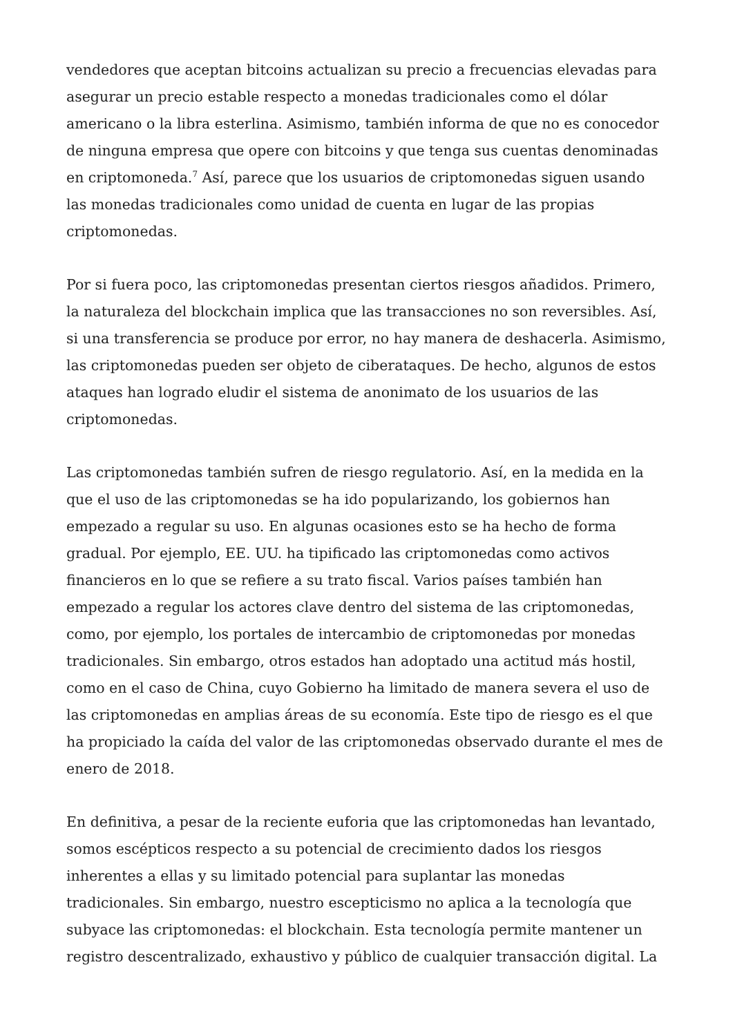vendedores que aceptan bitcoins actualizan su precio a frecuencias elevadas para asegurar un precio estable respecto a monedas tradicionales como el dólar americano o la libra esterlina. Asimismo, también informa de que no es conocedor de ninguna empresa que opere con bitcoins y que tenga sus cuentas denominadas en criptomoneda.<sup>7</sup> Así, parece que los usuarios de criptomonedas siguen usando las monedas tradicionales como unidad de cuenta en lugar de las propias criptomonedas.
Por si fuera poco, las criptomonedas presentan ciertos riesgos añadidos. Primero, la naturaleza del blockchain implica que las transacciones no son reversibles. Así, si una transferencia se produce por error, no hay manera de deshacerla. Asimismo, las criptomonedas pueden ser objeto de ciberataques. De hecho, algunos de estos ataques han logrado eludir el sistema de anonimato de los usuarios de las criptomonedas.
Las criptomonedas también sufren de riesgo regulatorio. Así, en la medida en la que el uso de las criptomonedas se ha ido popularizando, los gobiernos han empezado a regular su uso. En algunas ocasiones esto se ha hecho de forma gradual. Por ejemplo, EE. UU. ha tipificado las criptomonedas como activos financieros en lo que se refiere a su trato fiscal. Varios países también han empezado a regular los actores clave dentro del sistema de las criptomonedas, como, por ejemplo, los portales de intercambio de criptomonedas por monedas tradicionales. Sin embargo, otros estados han adoptado una actitud más hostil, como en el caso de China, cuyo Gobierno ha limitado de manera severa el uso de las criptomonedas en amplias áreas de su economía. Este tipo de riesgo es el que ha propiciado la caída del valor de las criptomonedas observado durante el mes de enero de 2018.
En definitiva, a pesar de la reciente euforia que las criptomonedas han levantado, somos escépticos respecto a su potencial de crecimiento dados los riesgos inherentes a ellas y su limitado potencial para suplantar las monedas tradicionales. Sin embargo, nuestro escepticismo no aplica a la tecnología que subyace las criptomonedas: el blockchain. Esta tecnología permite mantener un registro descentralizado, exhaustivo y público de cualquier transacción digital. La